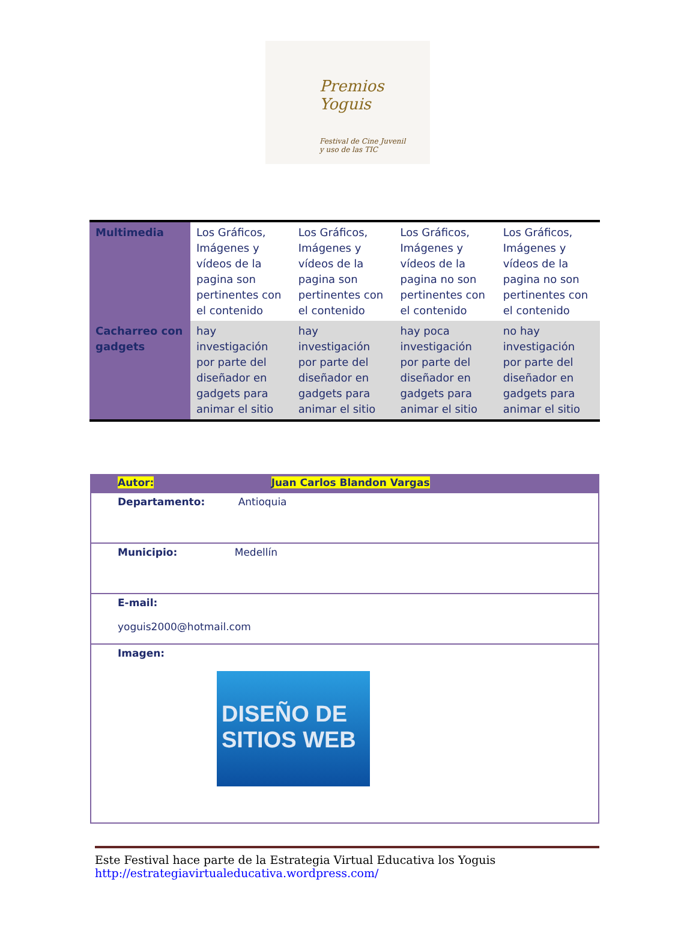Premios Yoguis
Festival de Cine Juvenil
y uso de las TIC
| Multimedia | Los Gráficos, Imágenes y vídeos de la pagina son pertinentes con el contenido | Los Gráficos, Imágenes y vídeos de la pagina son pertinentes con el contenido | Los Gráficos, Imágenes y vídeos de la pagina no son pertinentes con el contenido | Los Gráficos, Imágenes y vídeos de la pagina no son pertinentes con el contenido |
| Cacharreo con gadgets | hay investigación por parte del diseñador en gadgets para animar el sitio | hay investigación por parte del diseñador en gadgets para animar el sitio | hay poca investigación por parte del diseñador en gadgets para animar el sitio | no hay investigación por parte del diseñador en gadgets para animar el sitio |
| Autor: Juan Carlos Blandon Vargas |
| Departamento: Antioquia |
| Municipio: Medellín |
| E-mail: yoguis2000@hotmail.com |
| Imagen: DISEÑO DE SITIOS WEB |
Este Festival hace parte de la Estrategia Virtual Educativa los Yoguis
http://estrategiavirtualeducativa.wordpress.com/